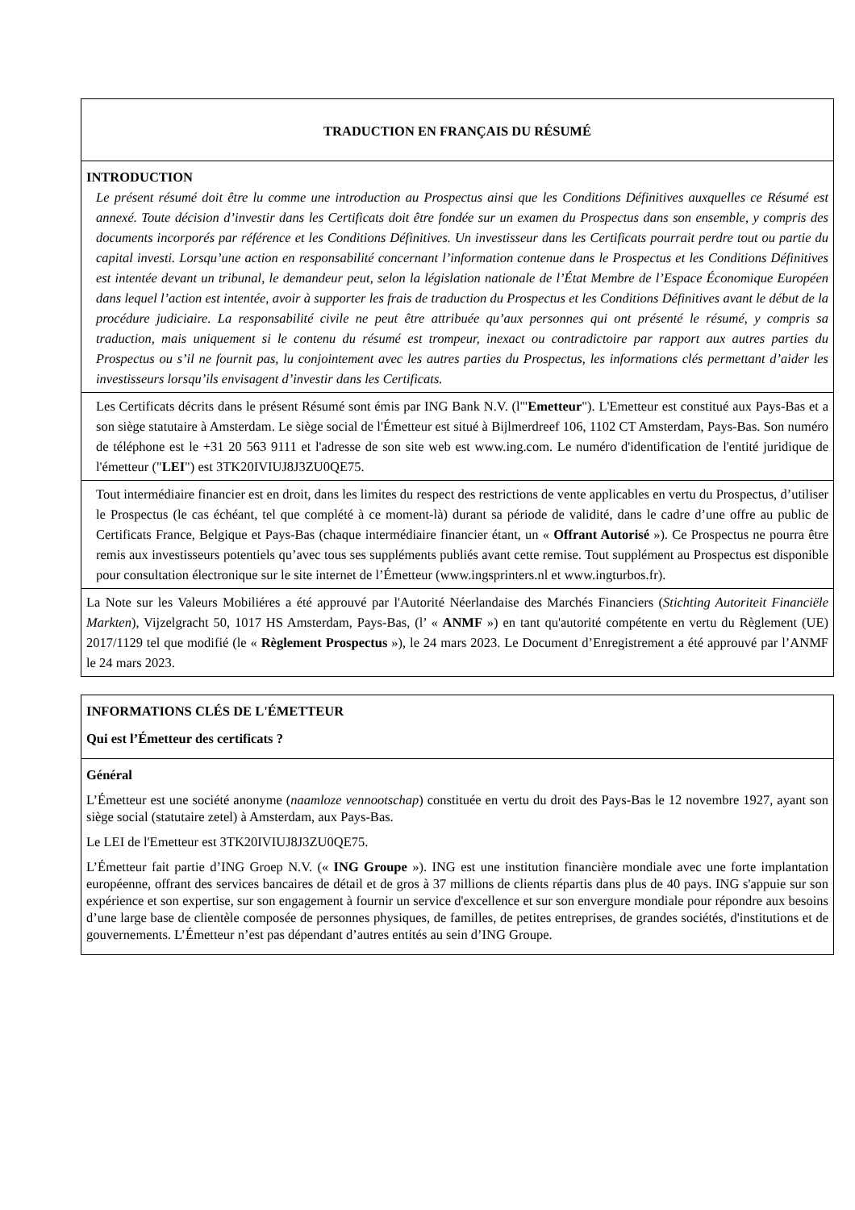TRADUCTION EN FRANÇAIS DU RÉSUMÉ
INTRODUCTION
Le présent résumé doit être lu comme une introduction au Prospectus ainsi que les Conditions Définitives auxquelles ce Résumé est annexé. Toute décision d’investir dans les Certificats doit être fondée sur un examen du Prospectus dans son ensemble, y compris des documents incorporés par référence et les Conditions Définitives. Un investisseur dans les Certificats pourrait perdre tout ou partie du capital investi. Lorsqu’une action en responsabilité concernant l’information contenue dans le Prospectus et les Conditions Définitives est intentée devant un tribunal, le demandeur peut, selon la législation nationale de l’État Membre de l’Espace Économique Européen dans lequel l’action est intentée, avoir à supporter les frais de traduction du Prospectus et les Conditions Définitives avant le début de la procédure judiciaire. La responsabilité civile ne peut être attribuée qu’aux personnes qui ont présenté le résumé, y compris sa traduction, mais uniquement si le contenu du résumé est trompeur, inexact ou contradictoire par rapport aux autres parties du Prospectus ou s’il ne fournit pas, lu conjointement avec les autres parties du Prospectus, les informations clés permettant d’aider les investisseurs lorsqu’ils envisagent d’investir dans les Certificats.
Les Certificats décrits dans le présent Résumé sont émis par ING Bank N.V. (l'"Emetteur"). L'Emetteur est constitué aux Pays-Bas et a son siège statutaire à Amsterdam. Le siège social de l'Émetteur est situé à Bijlmerdreef 106, 1102 CT Amsterdam, Pays-Bas. Son numéro de téléphone est le +31 20 563 9111 et l'adresse de son site web est www.ing.com. Le numéro d'identification de l'entité juridique de l'émetteur ("LEI") est 3TK20IVIUJ8J3ZU0QE75.
Tout intermédiaire financier est en droit, dans les limites du respect des restrictions de vente applicables en vertu du Prospectus, d’utiliser le Prospectus (le cas échéant, tel que complété à ce moment-là) durant sa période de validité, dans le cadre d’une offre au public de Certificats France, Belgique et Pays-Bas (chaque intermédiaire financier étant, un « Offrant Autorisé »). Ce Prospectus ne pourra être remis aux investisseurs potentiels qu’avec tous ses suppléments publiés avant cette remise. Tout supplément au Prospectus est disponible pour consultation électronique sur le site internet de l’Émetteur (www.ingsprinters.nl et www.ingturbos.fr).
La Note sur les Valeurs Mobiliéres a été approuvé par l'Autorité Néerlandaise des Marchés Financiers (Stichting Autoriteit Financiële Markten), Vijzelgracht 50, 1017 HS Amsterdam, Pays-Bas, (l’ « ANMF ») en tant qu'autorité compétente en vertu du Règlement (UE) 2017/1129 tel que modifié (le « Règlement Prospectus »), le 24 mars 2023. Le Document d’Enregistrement a été approuvé par l’ANMF le 24 mars 2023.
INFORMATIONS CLÉS DE L'ÉMETTEUR
Qui est l’Émetteur des certificats ?
Général
L’Émetteur est une société anonyme (naamloze vennootschap) constituée en vertu du droit des Pays-Bas le 12 novembre 1927, ayant son siège social (statutaire zetel) à Amsterdam, aux Pays-Bas.
Le LEI de l'Emetteur est 3TK20IVIUJ8J3ZU0QE75.
L’Émetteur fait partie d’ING Groep N.V. (« ING Groupe »). ING est une institution financière mondiale avec une forte implantation européenne, offrant des services bancaires de détail et de gros à 37 millions de clients répartis dans plus de 40 pays. ING s'appuie sur son expérience et son expertise, sur son engagement à fournir un service d'excellence et sur son envergure mondiale pour répondre aux besoins d’une large base de clientèle composée de personnes physiques, de familles, de petites entreprises, de grandes sociétés, d'institutions et de gouvernements. L’Émetteur n’est pas dépendant d’autres entités au sein d’ING Groupe.